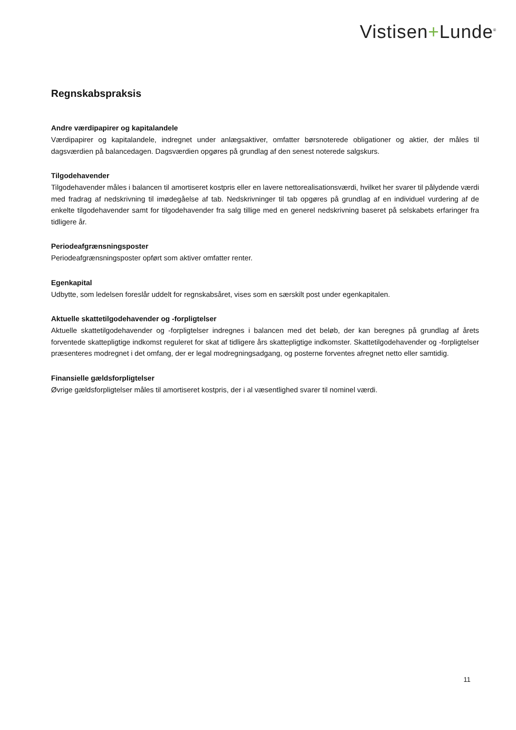Vistisen+Lunde<sup>®</sup>
Regnskabspraksis
Andre værdipapirer og kapitalandele
Værdipapirer og kapitalandele, indregnet under anlægsaktiver, omfatter børsnoterede obligationer og aktier, der måles til dagsværdien på balancedagen. Dagsværdien opgøres på grundlag af den senest noterede salgskurs.
Tilgodehavender
Tilgodehavender måles i balancen til amortiseret kostpris eller en lavere nettorealisationsværdi, hvilket her svarer til pålydende værdi med fradrag af nedskrivning til imødegåelse af tab. Nedskrivninger til tab opgøres på grundlag af en individuel vurdering af de enkelte tilgodehavender samt for tilgodehavender fra salg tillige med en generel nedskrivning baseret på selskabets erfaringer fra tidligere år.
Periodeafgrænsningsposter
Periodeafgrænsningsposter opført som aktiver omfatter renter.
Egenkapital
Udbytte, som ledelsen foreslår uddelt for regnskabsåret, vises som en særskilt post under egenkapitalen.
Aktuelle skattetilgodehavender og -forpligtelser
Aktuelle skattetilgodehavender og -forpligtelser indregnes i balancen med det beløb, der kan beregnes på grundlag af årets forventede skattepligtige indkomst reguleret for skat af tidligere års skattepligtige indkomster. Skattetilgodehavender og -forpligtelser præsenteres modregnet i det omfang, der er legal modregningsadgang, og posterne forventes afregnet netto eller samtidig.
Finansielle gældsforpligtelser
Øvrige gældsforpligtelser måles til amortiseret kostpris, der i al væsentlighed svarer til nominel værdi.
11